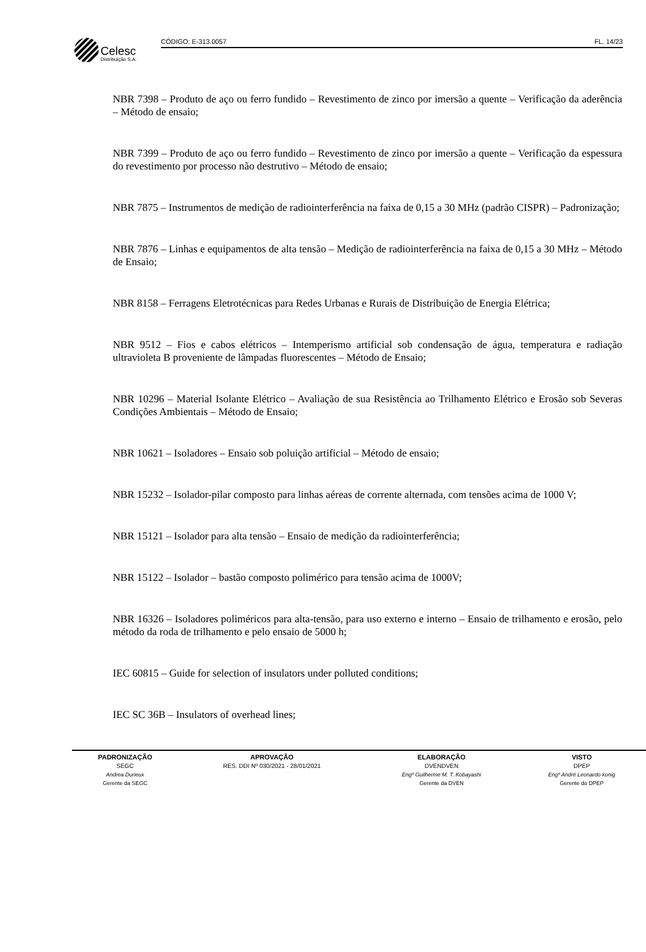Celesc
Distribuição S.A.
CÓDIGO: E-313.0057 FL. 14/23
NBR 7398 – Produto de aço ou ferro fundido – Revestimento de zinco por imersão a quente – Verificação da aderência – Método de ensaio;
NBR 7399 – Produto de aço ou ferro fundido – Revestimento de zinco por imersão a quente – Verificação da espessura do revestimento por processo não destrutivo – Método de ensaio;
NBR 7875 – Instrumentos de medição de radiointerferência na faixa de 0,15 a 30 MHz (padrão CISPR) – Padronização;
NBR 7876 – Linhas e equipamentos de alta tensão – Medição de radiointerferência na faixa de 0,15 a 30 MHz – Método de Ensaio;
NBR 8158 – Ferragens Eletrotécnicas para Redes Urbanas e Rurais de Distribuição de Energia Elétrica;
NBR 9512 – Fios e cabos elétricos – Intemperismo artificial sob condensação de água, temperatura e radiação ultravioleta B proveniente de lâmpadas fluorescentes – Método de Ensaio;
NBR 10296 – Material Isolante Elétrico – Avaliação de sua Resistência ao Trilhamento Elétrico e Erosão sob Severas Condições Ambientais – Método de Ensaio;
NBR 10621 – Isoladores – Ensaio sob poluição artificial – Método de ensaio;
NBR 15232 – Isolador-pilar composto para linhas aéreas de corrente alternada, com tensões acima de 1000 V;
NBR 15121 – Isolador para alta tensão – Ensaio de medição da radiointerferência;
NBR 15122 – Isolador – bastão composto polimérico para tensão acima de 1000V;
NBR 16326 – Isoladores poliméricos para alta-tensão, para uso externo e interno – Ensaio de trilhamento e erosão, pelo método da roda de trilhamento e pelo ensaio de 5000 h;
IEC 60815 – Guide for selection of insulators under polluted conditions;
IEC SC 36B – Insulators of overhead lines;
| PADRONIZAÇÃO | APROVAÇÃO | ELABORAÇÃO | VISTO |
| --- | --- | --- | --- |
| SEGC | RES. DDI Nº 030/2021 - 28/01/2021 | DVENDVEN | DPEP |
| Andrea Durieux | | Engº Guilherme M. T. Kobayashi | Engº André Leonardo konig |
| Gerente da SEGC | | Gerente da DVEN | Gerente do DPEP |